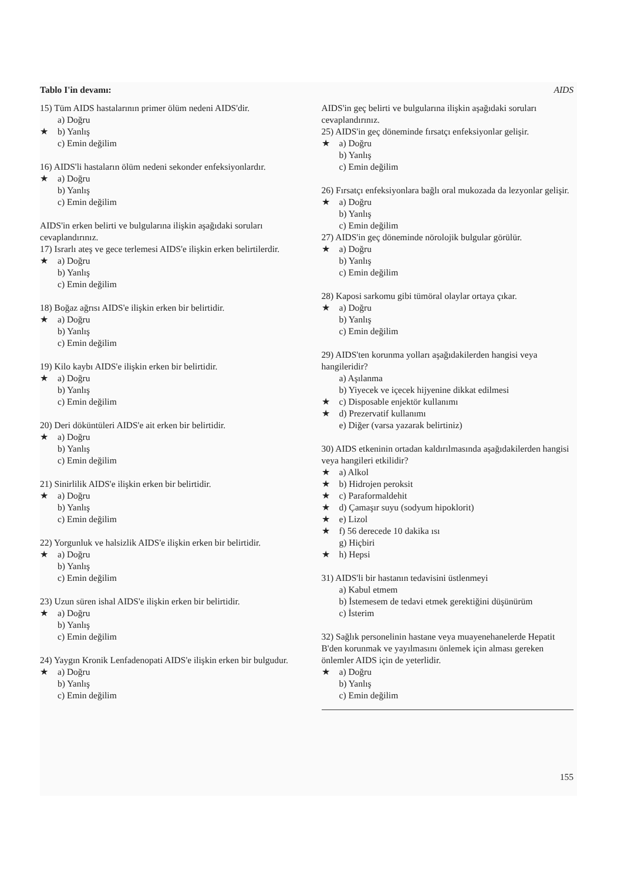Tablo I'in devamı: AIDS
15) Tüm AIDS hastalarının primer ölüm nedeni AIDS'dir.
a) Doğru
★ b) Yanlış
c) Emin değilim
16) AIDS'li hastaların ölüm nedeni sekonder enfeksiyonlardır.
★ a) Doğru
b) Yanlış
c) Emin değilim
AIDS'in erken belirti ve bulgularına ilişkin aşağıdaki soruları cevaplandırınız.
17) Israrlı ateş ve gece terlemesi AIDS'e ilişkin erken belirtilerdir.
★ a) Doğru
b) Yanlış
c) Emin değilim
18) Boğaz ağrısı AIDS'e ilişkin erken bir belirtidir.
★ a) Doğru
b) Yanlış
c) Emin değilim
19) Kilo kaybı AIDS'e ilişkin erken bir belirtidir.
★ a) Doğru
b) Yanlış
c) Emin değilim
20) Deri döküntüleri AIDS'e ait erken bir belirtidir.
★ a) Doğru
b) Yanlış
c) Emin değilim
21) Sinirlilik AIDS'e ilişkin erken bir belirtidir.
★ a) Doğru
b) Yanlış
c) Emin değilim
22) Yorgunluk ve halsizlik AIDS'e ilişkin erken bir belirtidir.
★ a) Doğru
b) Yanlış
c) Emin değilim
23) Uzun süren ishal AIDS'e ilişkin erken bir belirtidir.
★ a) Doğru
b) Yanlış
c) Emin değilim
24) Yaygın Kronik Lenfadenopati AIDS'e ilişkin erken bir bulgudur.
★ a) Doğru
b) Yanlış
c) Emin değilim
AIDS'in geç belirti ve bulgularına ilişkin aşağıdaki soruları cevaplandırınız.
25) AIDS'in geç döneminde fırsatçı enfeksiyonlar gelişir.
★ a) Doğru
b) Yanlış
c) Emin değilim
26) Fırsatçı enfeksiyonlara bağlı oral mukozada da lezyonlar gelişir.
★ a) Doğru
b) Yanlış
c) Emin değilim
27) AIDS'in geç döneminde nörolojik bulgular görülür.
★ a) Doğru
b) Yanlış
c) Emin değilim
28) Kaposi sarkomu gibi tümöral olaylar ortaya çıkar.
★ a) Doğru
b) Yanlış
c) Emin değilim
29) AIDS'ten korunma yolları aşağıdakilerden hangisi veya hangileridir?
a) Aşılanma
b) Yiyecek ve içecek hijyenine dikkat edilmesi
★ c) Disposable enjektör kullanımı
★ d) Prezervatif kullanımı
e) Diğer (varsa yazarak belirtiniz)
30) AIDS etkeninin ortadan kaldırılmasında aşağıdakilerden hangisi veya hangileri etkilidir?
★ a) Alkol
★ b) Hidrojen peroksit
★ c) Paraformaldehit
★ d) Çamaşır suyu (sodyum hipoklorit)
★ e) Lizol
★ f) 56 derecede 10 dakika ısı
g) Hiçbiri
★ h) Hepsi
31) AIDS'li bir hastanın tedavisini üstlenmeyi
a) Kabul etmem
b) İstemesem de tedavi etmek gerektiğini düşünürüm
c) İsterim
32) Sağlık personelinin hastane veya muayenehanelerde Hepatit B'den korunmak ve yayılmasını önlemek için alması gereken önlemler AIDS için de yeterlidir.
★ a) Doğru
b) Yanlış
c) Emin değilim
155